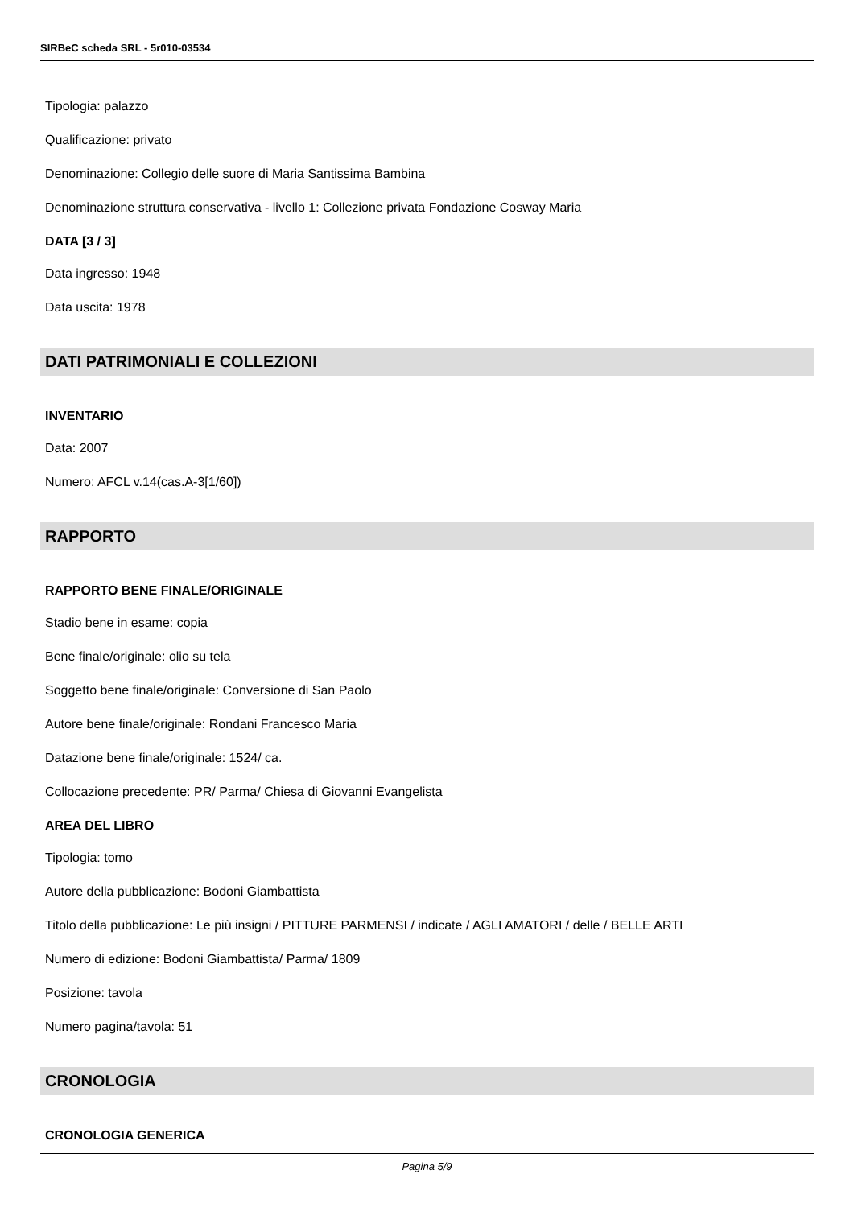SIRBeC scheda SRL - 5r010-03534
Tipologia: palazzo
Qualificazione: privato
Denominazione: Collegio delle suore di Maria Santissima Bambina
Denominazione struttura conservativa - livello 1: Collezione privata Fondazione Cosway Maria
DATA [3 / 3]
Data ingresso: 1948
Data uscita: 1978
DATI PATRIMONIALI E COLLEZIONI
INVENTARIO
Data: 2007
Numero: AFCL v.14(cas.A-3[1/60])
RAPPORTO
RAPPORTO BENE FINALE/ORIGINALE
Stadio bene in esame: copia
Bene finale/originale: olio su tela
Soggetto bene finale/originale: Conversione di San Paolo
Autore bene finale/originale: Rondani Francesco Maria
Datazione bene finale/originale: 1524/ ca.
Collocazione precedente: PR/ Parma/ Chiesa di Giovanni Evangelista
AREA DEL LIBRO
Tipologia: tomo
Autore della pubblicazione: Bodoni Giambattista
Titolo della pubblicazione: Le più insigni / PITTURE PARMENSI / indicate / AGLI AMATORI / delle / BELLE ARTI
Numero di edizione: Bodoni Giambattista/ Parma/ 1809
Posizione: tavola
Numero pagina/tavola: 51
CRONOLOGIA
CRONOLOGIA GENERICA
Pagina 5/9